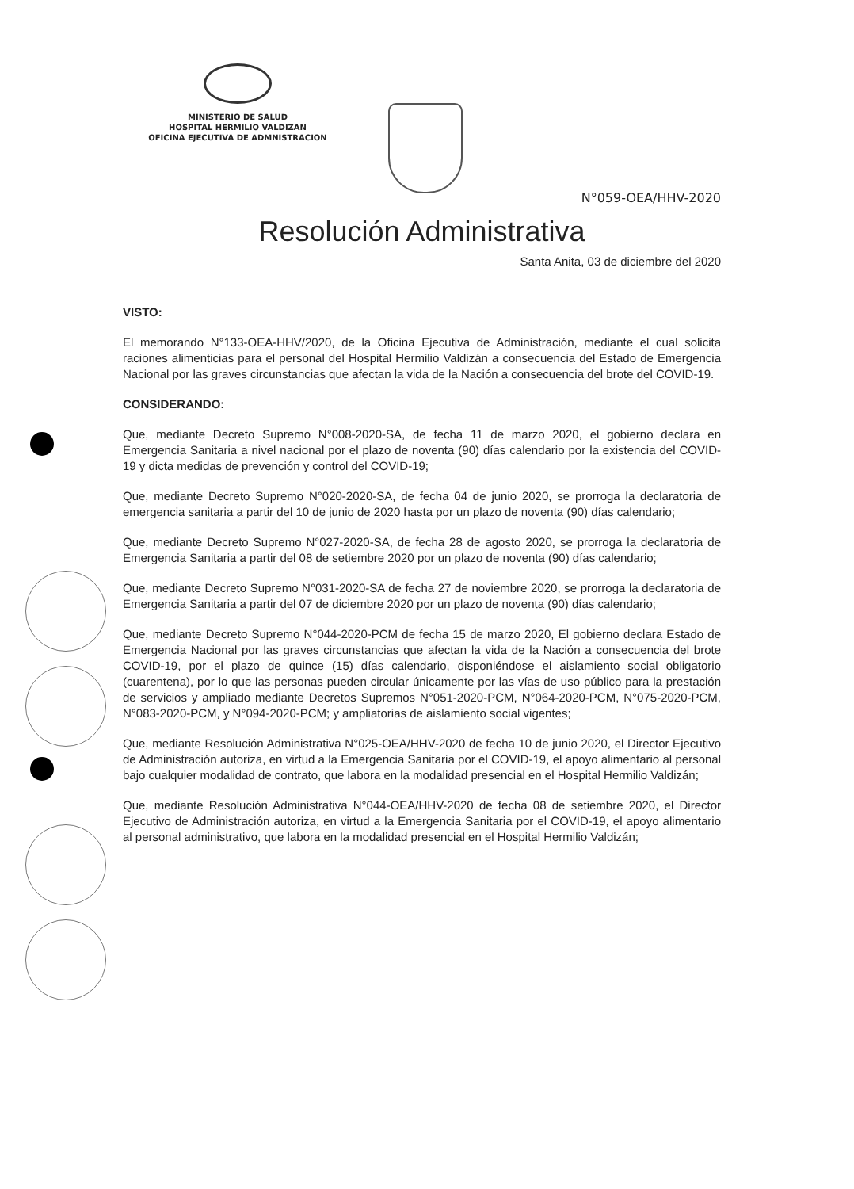MINISTERIO DE SALUD
HOSPITAL HERMILIO VALDIZAN
OFICINA EJECUTIVA DE ADMNISTRACION
N°059-OEA/HHV-2020
Resolución Administrativa
Santa Anita, 03 de diciembre del 2020
VISTO:
El memorando N°133-OEA-HHV/2020, de la Oficina Ejecutiva de Administración, mediante el cual solicita raciones alimenticias para el personal del Hospital Hermilio Valdizán a consecuencia del Estado de Emergencia Nacional por las graves circunstancias que afectan la vida de la Nación a consecuencia del brote del COVID-19.
CONSIDERANDO:
Que, mediante Decreto Supremo N°008-2020-SA, de fecha 11 de marzo 2020, el gobierno declara en Emergencia Sanitaria a nivel nacional por el plazo de noventa (90) días calendario por la existencia del COVID-19 y dicta medidas de prevención y control del COVID-19;
Que, mediante Decreto Supremo N°020-2020-SA, de fecha 04 de junio 2020, se prorroga la declaratoria de emergencia sanitaria a partir del 10 de junio de 2020 hasta por un plazo de noventa (90) días calendario;
Que, mediante Decreto Supremo N°027-2020-SA, de fecha 28 de agosto 2020, se prorroga la declaratoria de Emergencia Sanitaria a partir del 08 de setiembre 2020 por un plazo de noventa (90) días calendario;
Que, mediante Decreto Supremo N°031-2020-SA de fecha 27 de noviembre 2020, se prorroga la declaratoria de Emergencia Sanitaria a partir del 07 de diciembre 2020 por un plazo de noventa (90) días calendario;
Que, mediante Decreto Supremo N°044-2020-PCM de fecha 15 de marzo 2020, El gobierno declara Estado de Emergencia Nacional por las graves circunstancias que afectan la vida de la Nación a consecuencia del brote COVID-19, por el plazo de quince (15) días calendario, disponiéndose el aislamiento social obligatorio (cuarentena), por lo que las personas pueden circular únicamente por las vías de uso público para la prestación de servicios y ampliado mediante Decretos Supremos N°051-2020-PCM, N°064-2020-PCM, N°075-2020-PCM, N°083-2020-PCM, y N°094-2020-PCM; y ampliatorias de aislamiento social vigentes;
Que, mediante Resolución Administrativa N°025-OEA/HHV-2020 de fecha 10 de junio 2020, el Director Ejecutivo de Administración autoriza, en virtud a la Emergencia Sanitaria por el COVID-19, el apoyo alimentario al personal bajo cualquier modalidad de contrato, que labora en la modalidad presencial en el Hospital Hermilio Valdizán;
Que, mediante Resolución Administrativa N°044-OEA/HHV-2020 de fecha 08 de setiembre 2020, el Director Ejecutivo de Administración autoriza, en virtud a la Emergencia Sanitaria por el COVID-19, el apoyo alimentario al personal administrativo, que labora en la modalidad presencial en el Hospital Hermilio Valdizán;